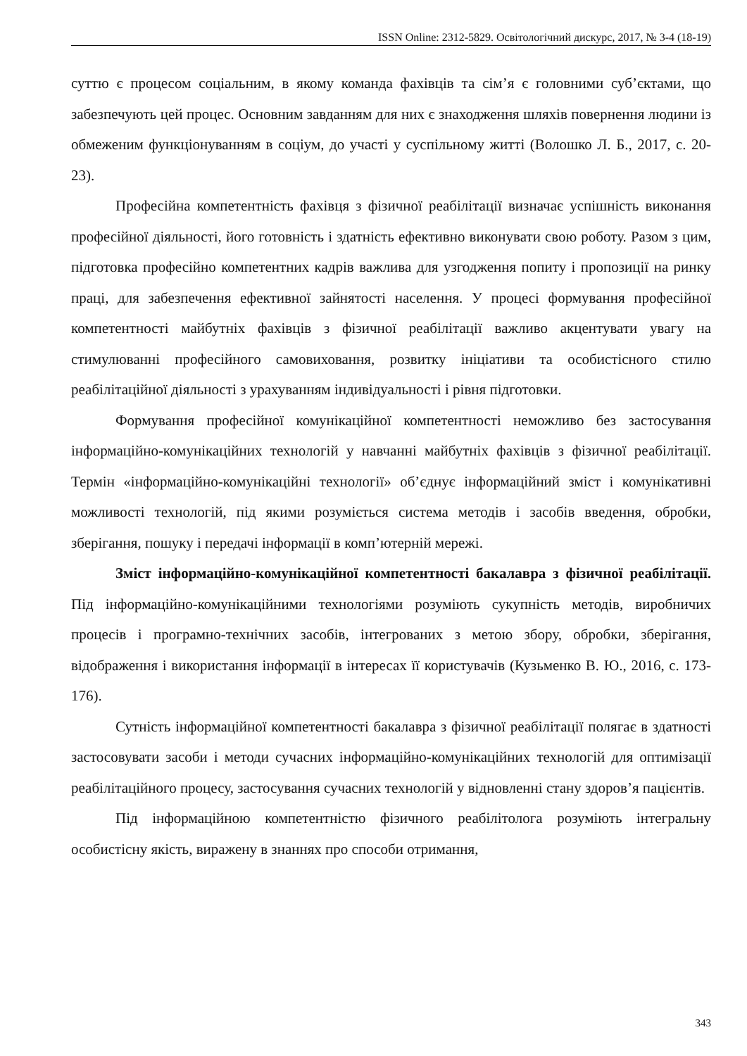ISSN Online: 2312-5829. Освітологічний дискурс, 2017, № 3-4 (18-19)
суттю є процесом соціальним, в якому команда фахівців та сім’я є головними суб’єктами, що забезпечують цей процес. Основним завданням для них є знаходження шляхів повернення людини із обмеженим функціонуванням в соціум, до участі у суспільному житті (Волошко Л. Б., 2017, с. 20-23).
Професійна компетентність фахівця з фізичної реабілітації визначає успішність виконання професійної діяльності, його готовність і здатність ефективно виконувати свою роботу. Разом з цим, підготовка професійно компетентних кадрів важлива для узгодження попиту і пропозиції на ринку праці, для забезпечення ефективної зайнятості населення. У процесі формування професійної компетентності майбутніх фахівців з фізичної реабілітації важливо акцентувати увагу на стимулюванні професійного самовиховання, розвитку ініціативи та особистісного стилю реабілітаційної діяльності з урахуванням індивідуальності і рівня підготовки.
Формування професійної комунікаційної компетентності неможливо без застосування інформаційно-комунікаційних технологій у навчанні майбутніх фахівців з фізичної реабілітації. Термін «інформаційно-комунікаційні технології» об’єднує інформаційний зміст і комунікативні можливості технологій, під якими розуміється система методів і засобів введення, обробки, зберігання, пошуку і передачі інформації в комп’ютерній мережі.
Зміст інформаційно-комунікаційної компетентності бакалавра з фізичної реабілітації. Під інформаційно-комунікаційними технологіями розуміють сукупність методів, виробничих процесів і програмно-технічних засобів, інтегрованих з метою збору, обробки, зберігання, відображення і використання інформації в інтересах її користувачів (Кузьменко В. Ю., 2016, с. 173-176).
Сутність інформаційної компетентності бакалавра з фізичної реабілітації полягає в здатності застосовувати засоби і методи сучасних інформаційно-комунікаційних технологій для оптимізації реабілітаційного процесу, застосування сучасних технологій у відновленні стану здоров’я пацієнтів.
Під інформаційною компетентністю фізичного реабілітолога розуміють інтегральну особистісну якість, виражену в знаннях про способи отримання,
343